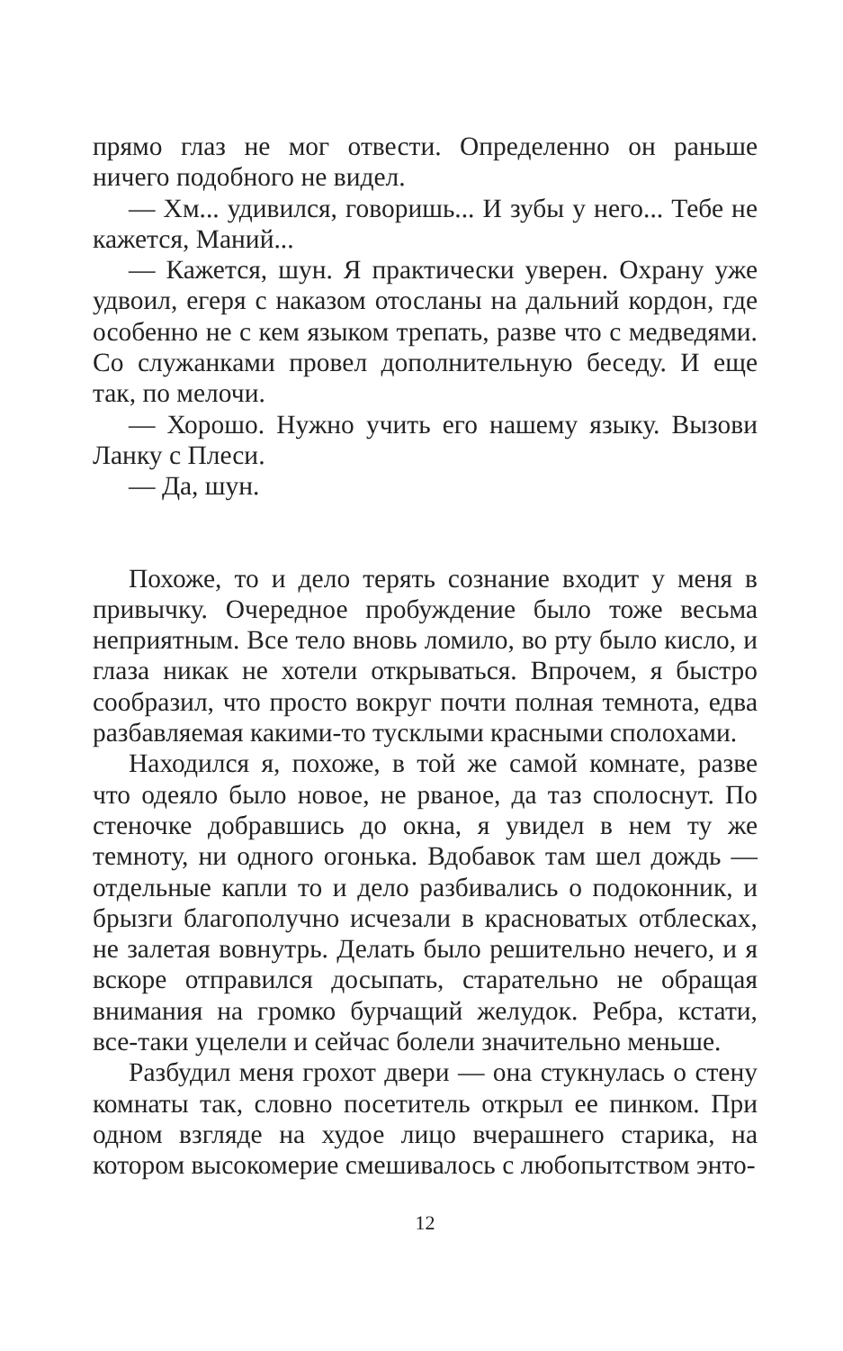прямо глаз не мог отвести. Определенно он раньше ничего подобного не видел.
— Хм... удивился, говоришь... И зубы у него... Тебе не кажется, Маний...
— Кажется, шун. Я практически уверен. Охрану уже удвоил, егеря с наказом отосланы на дальний кордон, где особенно не с кем языком трепать, разве что с медведями. Со служанками провел дополнительную беседу. И еще так, по мелочи.
— Хорошо. Нужно учить его нашему языку. Вызови Ланку с Плеси.
— Да, шун.
Похоже, то и дело терять сознание входит у меня в привычку. Очередное пробуждение было тоже весьма неприятным. Все тело вновь ломило, во рту было кисло, и глаза никак не хотели открываться. Впрочем, я быстро сообразил, что просто вокруг почти полная темнота, едва разбавляемая какими-то тусклыми красными сполохами.
Находился я, похоже, в той же самой комнате, разве что одеяло было новое, не рваное, да таз сполоснут. По стеночке добравшись до окна, я увидел в нем ту же темноту, ни одного огонька. Вдобавок там шел дождь — отдельные капли то и дело разбивались о подоконник, и брызги благополучно исчезали в красноватых отблесках, не залетая вовнутрь. Делать было решительно нечего, и я вскоре отправился досыпать, старательно не обращая внимания на громко бурчащий желудок. Ребра, кстати, все-таки уцелели и сейчас болели значительно меньше.
Разбудил меня грохот двери — она стукнулась о стену комнаты так, словно посетитель открыл ее пинком. При одном взгляде на худое лицо вчерашнего старика, на котором высокомерие смешивалось с любопытством энто-
12